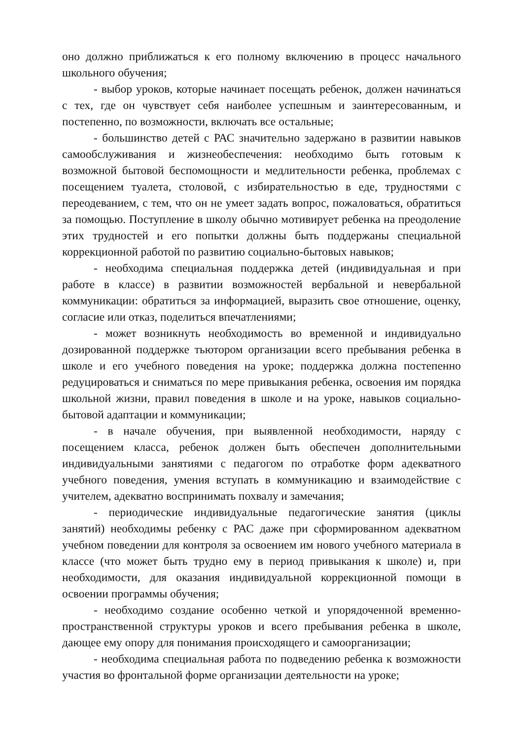оно должно приближаться к его полному включению в процесс начального школьного обучения;
- выбор уроков, которые начинает посещать ребенок, должен начинаться с тех, где он чувствует себя наиболее успешным и заинтересованным, и постепенно, по возможности, включать все остальные;
- большинство детей с РАС значительно задержано в развитии навыков самообслуживания и жизнеобеспечения: необходимо быть готовым к возможной бытовой беспомощности и медлительности ребенка, проблемах с посещением туалета, столовой, с избирательностью в еде, трудностями с переодеванием, с тем, что он не умеет задать вопрос, пожаловаться, обратиться за помощью. Поступление в школу обычно мотивирует ребенка на преодоление этих трудностей и его попытки должны быть поддержаны специальной коррекционной работой по развитию социально-бытовых навыков;
- необходима специальная поддержка детей (индивидуальная и при работе в классе) в развитии возможностей вербальной и невербальной коммуникации: обратиться за информацией, выразить свое отношение, оценку, согласие или отказ, поделиться впечатлениями;
- может возникнуть необходимость во временной и индивидуально дозированной поддержке тьютором организации всего пребывания ребенка в школе и его учебного поведения на уроке; поддержка должна постепенно редуцироваться и сниматься по мере привыкания ребенка, освоения им порядка школьной жизни, правил поведения в школе и на уроке, навыков социально-бытовой адаптации и коммуникации;
- в начале обучения, при выявленной необходимости, наряду с посещением класса, ребенок должен быть обеспечен дополнительными индивидуальными занятиями с педагогом по отработке форм адекватного учебного поведения, умения вступать в коммуникацию и взаимодействие с учителем, адекватно воспринимать похвалу и замечания;
- периодические индивидуальные педагогические занятия (циклы занятий) необходимы ребенку с РАС даже при сформированном адекватном учебном поведении для контроля за освоением им нового учебного материала в классе (что может быть трудно ему в период привыкания к школе) и, при необходимости, для оказания индивидуальной коррекционной помощи в освоении программы обучения;
- необходимо создание особенно четкой и упорядоченной временно-пространственной структуры уроков и всего пребывания ребенка в школе, дающее ему опору для понимания происходящего и самоорганизации;
- необходима специальная работа по подведению ребенка к возможности участия во фронтальной форме организации деятельности на уроке;